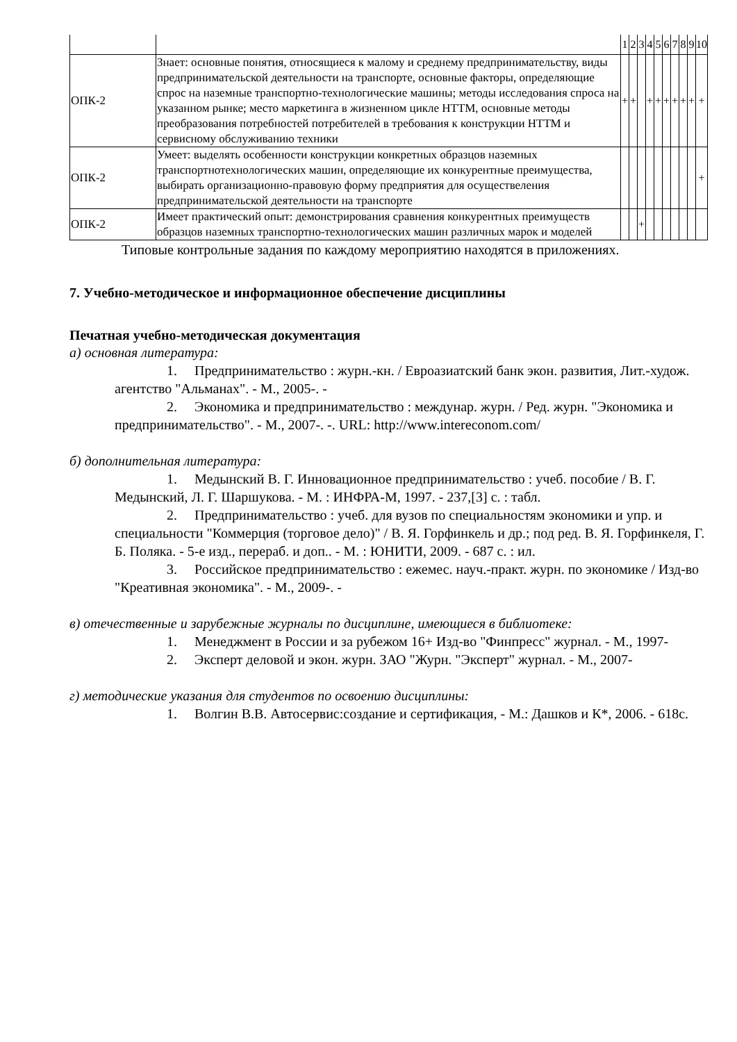| | | 1 | 2 | 3 | 4 | 5 | 6 | 7 | 8 | 9 | 10 |
| ОПК-2 | Знает: основные понятия, относящиеся к малому и среднему предпринимательству, виды предпринимательской деятельности на транспорте, основные факторы, определяющие спрос на наземные транспортно-технологические машины; методы исследования спроса на указанном рынке; место маркетинга в жизненном цикле НТТМ, основные методы преобразования потребностей потребителей в требования к конструкции НТТМ и сервисному обслуживанию техники | + | + | | + | + | + | + | + | + | + |
| ОПК-2 | Умеет: выделять особенности конструкции конкретных образцов наземных транспортнотехнологических машин, определяющие их конкурентные преимущества, выбирать организационно-правовую форму предприятия для осуществеления предпринимательской деятельности на транспорте | | | | | | | | | | + |
| ОПК-2 | Имеет практический опыт: демонстрирования сравнения конкурентных преимуществ образцов наземных транспортно-технологических машин различных марок и моделей | | | + | | | | | | | |
Типовые контрольные задания по каждому мероприятию находятся в приложениях.
7. Учебно-методическое и информационное обеспечение дисциплины
Печатная учебно-методическая документация
а) основная литература:
1. Предпринимательство : журн.-кн. / Евроазиатский банк экон. развития, Лит.-худож. агентство "Альманах". - М., 2005-. -
2. Экономика и предпринимательство : междунар. журн. / Ред. журн. "Экономика и предпринимательство". - М., 2007-. -. URL: http://www.intereconom.com/
б) дополнительная литература:
1. Медынский В. Г. Инновационное предпринимательство : учеб. пособие / В. Г. Медынский, Л. Г. Шаршукова. - М. : ИНФРА-М, 1997. - 237,[3] с. : табл.
2. Предпринимательство : учеб. для вузов по специальностям экономики и упр. и специальности "Коммерция (торговое дело)" / В. Я. Горфинкель и др.; под ред. В. Я. Горфинкеля, Г. Б. Поляка. - 5-е изд., перераб. и доп.. - М. : ЮНИТИ, 2009. - 687 с. : ил.
3. Российское предпринимательство : ежемес. науч.-практ. журн. по экономике / Изд-во "Креативная экономика". - М., 2009-. -
в) отечественные и зарубежные журналы по дисциплине, имеющиеся в библиотеке:
1. Менеджмент в России и за рубежом 16+ Изд-во "Финпресс" журнал. - М., 1997-
2. Эксперт деловой и экон. журн. ЗАО "Журн. "Эксперт" журнал. - М., 2007-
г) методические указания для студентов по освоению дисциплины:
1. Волгин В.В. Автосервис:создание и сертификация, - М.: Дашков и К*, 2006. - 618с.